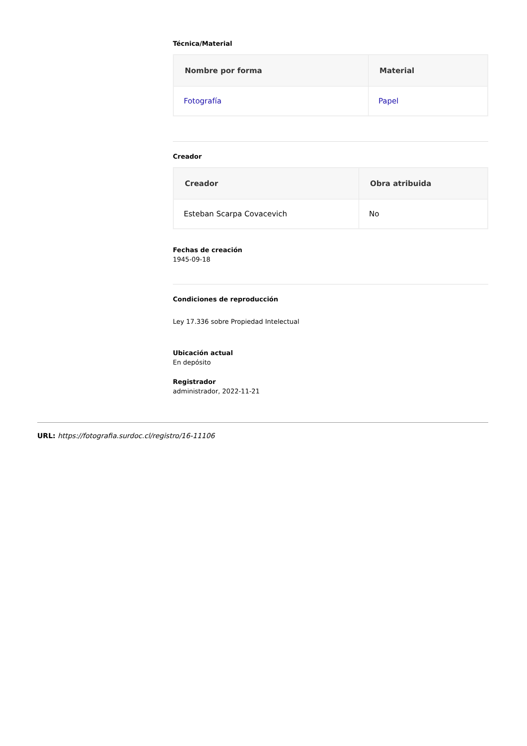Técnica/Material
| Nombre por forma | Material |
| --- | --- |
| Fotografía | Papel |
Creador
| Creador | Obra atribuida |
| --- | --- |
| Esteban Scarpa Covacevich | No |
Fechas de creación
1945-09-18
Condiciones de reproducción
Ley 17.336 sobre Propiedad Intelectual
Ubicación actual
En depósito
Registrador
administrador, 2022-11-21
URL: https://fotografia.surdoc.cl/registro/16-11106